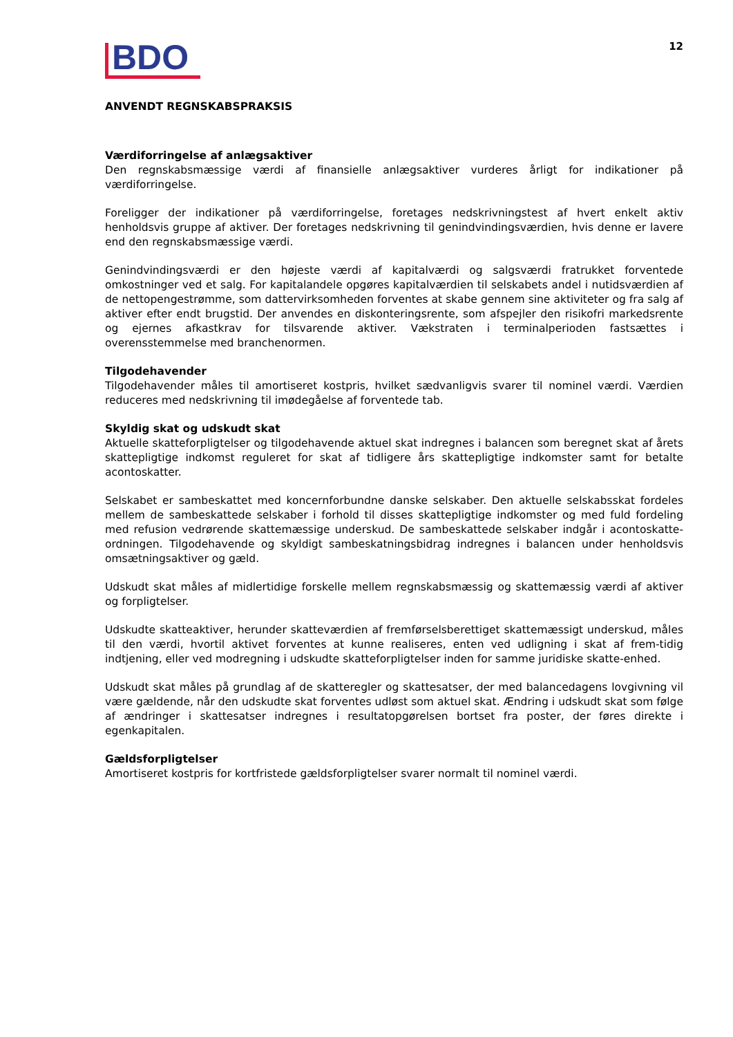BDO
12
ANVENDT REGNSKABSPRAKSIS
Værdiforringelse af anlægsaktiver
Den regnskabsmæssige værdi af finansielle anlægsaktiver vurderes årligt for indikationer på værdiforringelse.
Foreligger der indikationer på værdiforringelse, foretages nedskrivningstest af hvert enkelt aktiv henholdsvis gruppe af aktiver. Der foretages nedskrivning til genindvindingsværdien, hvis denne er lavere end den regnskabsmæssige værdi.
Genindvindingsværdi er den højeste værdi af kapitalværdi og salgsværdi fratrukket forventede omkostninger ved et salg. For kapitalandele opgøres kapitalværdien til selskabets andel i nutidsværdien af de nettopengestrømme, som dattervirksomheden forventes at skabe gennem sine aktiviteter og fra salg af aktiver efter endt brugstid. Der anvendes en diskonteringsrente, som afspejler den risikofri markedsrente og ejernes afkastkrav for tilsvarende aktiver. Vækstraten i terminalperioden fastsættes i overensstemmelse med branchenormen.
Tilgodehavender
Tilgodehavender måles til amortiseret kostpris, hvilket sædvanligvis svarer til nominel værdi. Værdien reduceres med nedskrivning til imødegåelse af forventede tab.
Skyldig skat og udskudt skat
Aktuelle skatteforpligtelser og tilgodehavende aktuel skat indregnes i balancen som beregnet skat af årets skattepligtige indkomst reguleret for skat af tidligere års skattepligtige indkomster samt for betalte acontoskatter.
Selskabet er sambeskattet med koncernforbundne danske selskaber. Den aktuelle selskabsskat fordeles mellem de sambeskattede selskaber i forhold til disses skattepligtige indkomster og med fuld fordeling med refusion vedrørende skattemæssige underskud. De sambeskattede selskaber indgår i acontoskatte-ordningen. Tilgodehavende og skyldigt sambeskatningsbidrag indregnes i balancen under henholdsvis omsætningsaktiver og gæld.
Udskudt skat måles af midlertidige forskelle mellem regnskabsmæssig og skattemæssig værdi af aktiver og forpligtelser.
Udskudte skatteaktiver, herunder skatteværdien af fremførselsberettiget skattemæssigt underskud, måles til den værdi, hvortil aktivet forventes at kunne realiseres, enten ved udligning i skat af frem-tidig indtjening, eller ved modregning i udskudte skatteforpligtelser inden for samme juridiske skatte-enhed.
Udskudt skat måles på grundlag af de skatteregler og skattesatser, der med balancedagens lovgivning vil være gældende, når den udskudte skat forventes udløst som aktuel skat. Ændring i udskudt skat som følge af ændringer i skattesatser indregnes i resultatopgørelsen bortset fra poster, der føres direkte i egenkapitalen.
Gældsforpligtelser
Amortiseret kostpris for kortfristede gældsforpligtelser svarer normalt til nominel værdi.